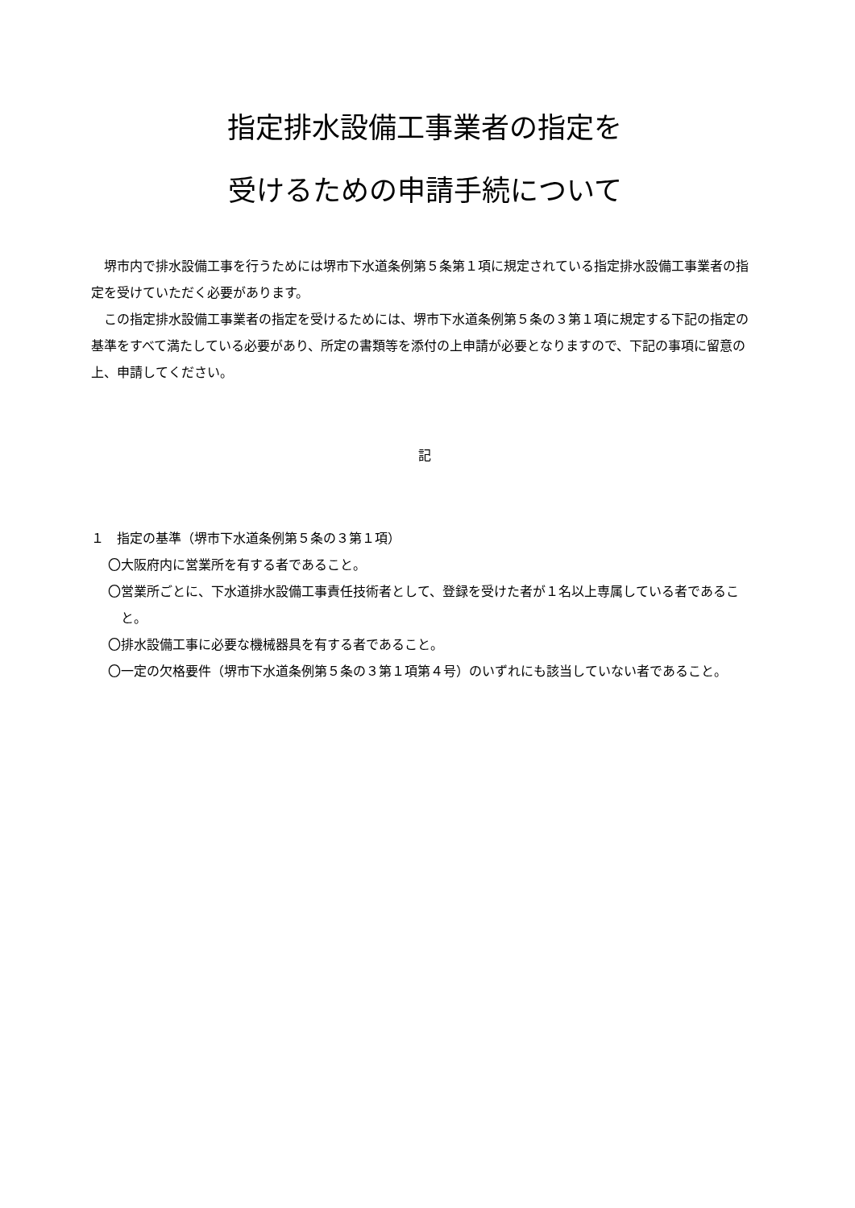指定排水設備工事業者の指定を
受けるための申請手続について
堺市内で排水設備工事を行うためには堺市下水道条例第５条第１項に規定されている指定排水設備工事業者の指定を受けていただく必要があります。
この指定排水設備工事業者の指定を受けるためには、堺市下水道条例第５条の３第１項に規定する下記の指定の基準をすべて満たしている必要があり、所定の書類等を添付の上申請が必要となりますので、下記の事項に留意の上、申請してください。
記
１　指定の基準（堺市下水道条例第５条の３第１項）
〇大阪府内に営業所を有する者であること。
〇営業所ごとに、下水道排水設備工事責任技術者として、登録を受けた者が１名以上専属している者であること。
〇排水設備工事に必要な機械器具を有する者であること。
〇一定の欠格要件（堺市下水道条例第５条の３第１項第４号）のいずれにも該当していない者であること。